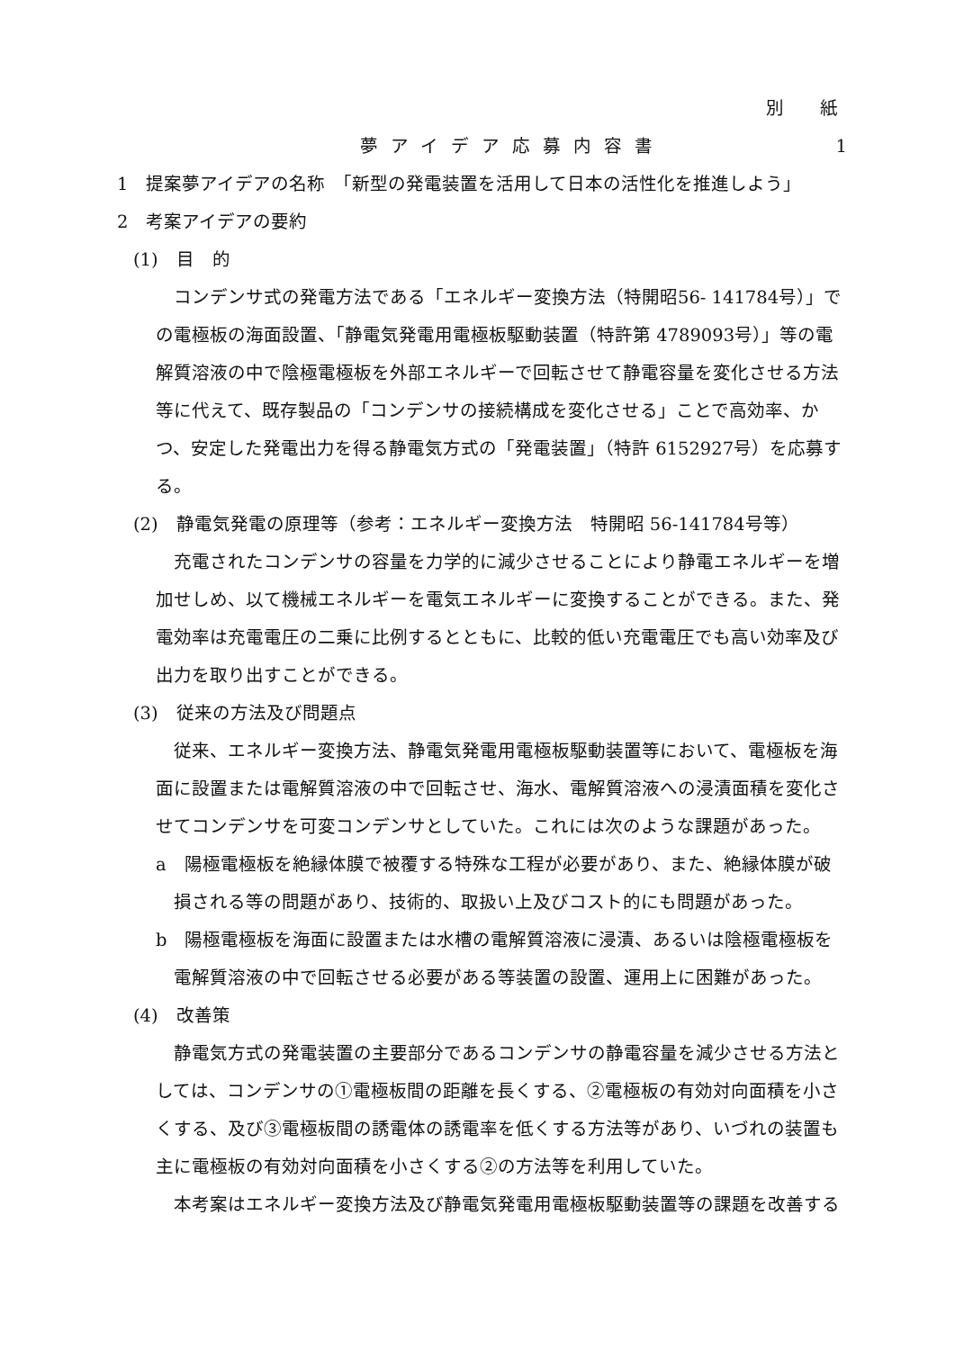別　　紙
夢アイデア応募内容書 1
1　提案夢アイデアの名称　「新型の発電装置を活用して日本の活性化を推進しよう」
2　考案アイデアの要約
(1)　目　的
コンデンサ式の発電方法である「エネルギー変換方法（特開昭56- 141784号）」での電極板の海面設置、「静電気発電用電極板駆動装置（特許第 4789093号）」等の電解質溶液の中で陰極電極板を外部エネルギーで回転させて静電容量を変化させる方法等に代えて、既存製品の「コンデンサの接続構成を変化させる」ことで高効率、かつ、安定した発電出力を得る静電気方式の「発電装置」（特許 6152927号）を応募する。
(2)　静電気発電の原理等（参考：エネルギー変換方法　特開昭 56-141784号等）
充電されたコンデンサの容量を力学的に減少させることにより静電エネルギーを増加せしめ、以て機械エネルギーを電気エネルギーに変換することができる。また、発電効率は充電電圧の二乗に比例するとともに、比較的低い充電電圧でも高い効率及び出力を取り出すことができる。
(3)　従来の方法及び問題点
従来、エネルギー変換方法、静電気発電用電極板駆動装置等において、電極板を海面に設置または電解質溶液の中で回転させ、海水、電解質溶液への浸漬面積を変化させてコンデンサを可変コンデンサとしていた。これには次のような課題があった。
a　陽極電極板を絶縁体膜で被覆する特殊な工程が必要があり、また、絶縁体膜が破損される等の問題があり、技術的、取扱い上及びコスト的にも問題があった。
b　陽極電極板を海面に設置または水槽の電解質溶液に浸漬、あるいは陰極電極板を電解質溶液の中で回転させる必要がある等装置の設置、運用上に困難があった。
(4)　改善策
静電気方式の発電装置の主要部分であるコンデンサの静電容量を減少させる方法としては、コンデンサの①電極板間の距離を長くする、②電極板の有効対向面積を小さくする、及び③電極板間の誘電体の誘電率を低くする方法等があり、いづれの装置も主に電極板の有効対向面積を小さくする②の方法等を利用していた。
本考案はエネルギー変換方法及び静電気発電用電極板駆動装置等の課題を改善する